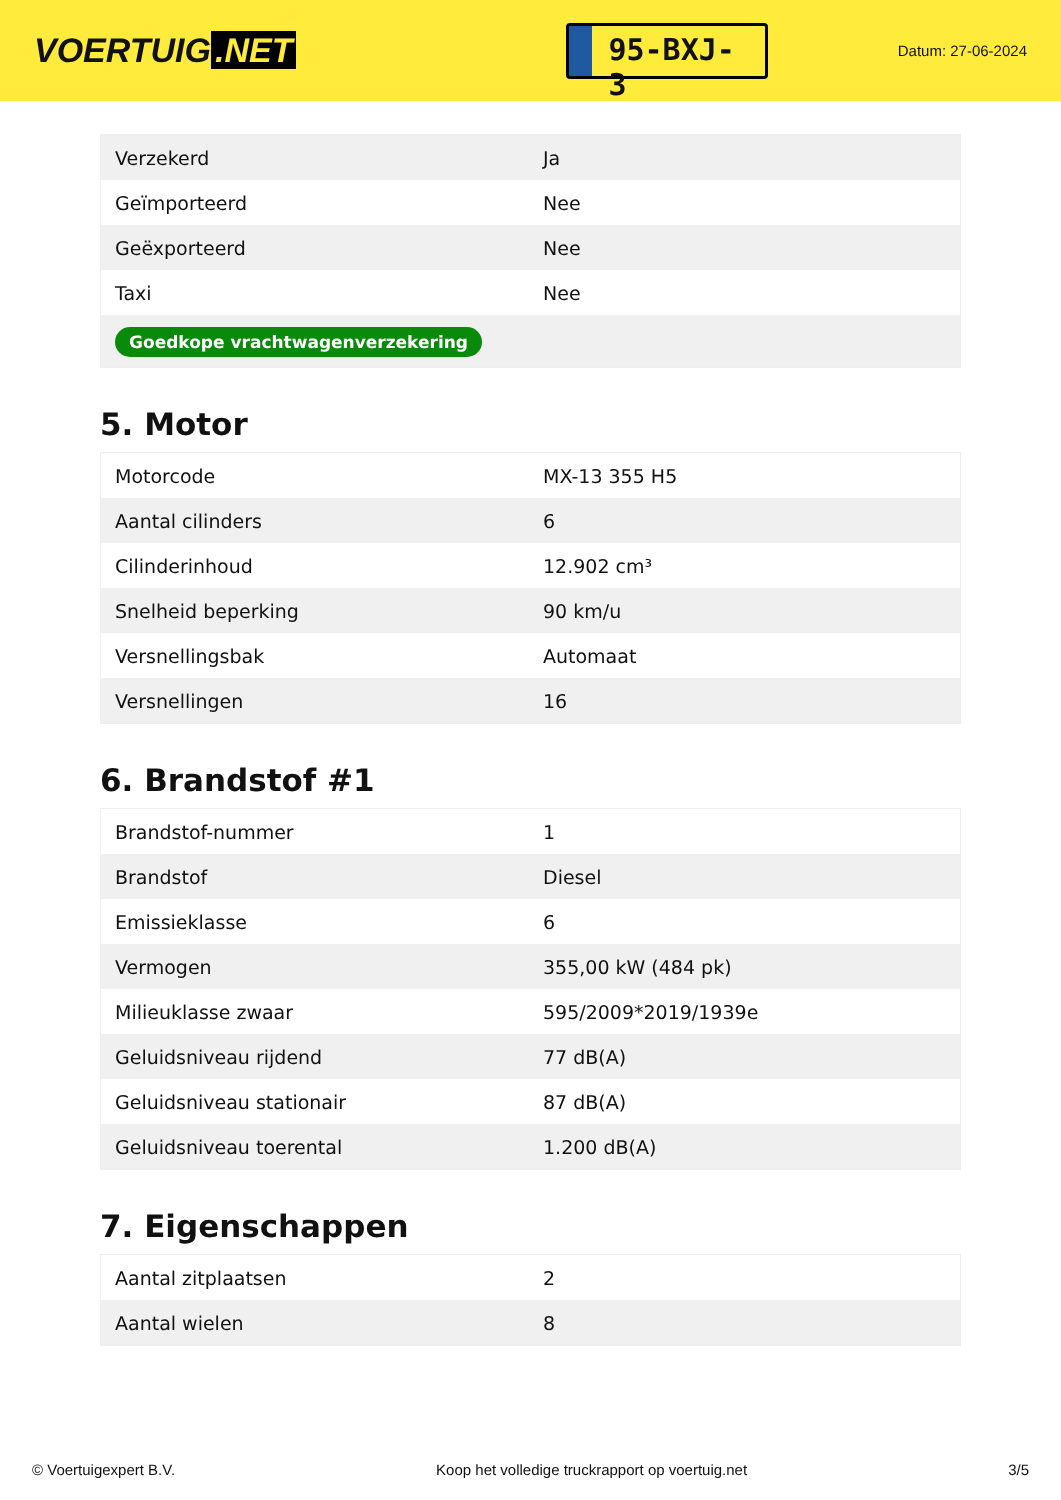VOERTUIG.NET
95-BXJ-3
Datum: 27-06-2024
| Verzekerd | Ja |
| Geïmporteerd | Nee |
| Geëxporteerd | Nee |
| Taxi | Nee |
| Goedkope vrachtwagenverzekering | |
5. Motor
| Motorcode | MX-13 355 H5 |
| Aantal cilinders | 6 |
| Cilinderinhoud | 12.902 cm³ |
| Snelheid beperking | 90 km/u |
| Versnellingsbak | Automaat |
| Versnellingen | 16 |
6. Brandstof #1
| Brandstof-nummer | 1 |
| Brandstof | Diesel |
| Emissieklasse | 6 |
| Vermogen | 355,00 kW (484 pk) |
| Milieuklasse zwaar | 595/2009*2019/1939e |
| Geluidsniveau rijdend | 77 dB(A) |
| Geluidsniveau stationair | 87 dB(A) |
| Geluidsniveau toerental | 1.200 dB(A) |
7. Eigenschappen
| Aantal zitplaatsen | 2 |
| Aantal wielen | 8 |
© Voertuigexpert B.V. Koop het volledige truckrapport op voertuig.net 3/5